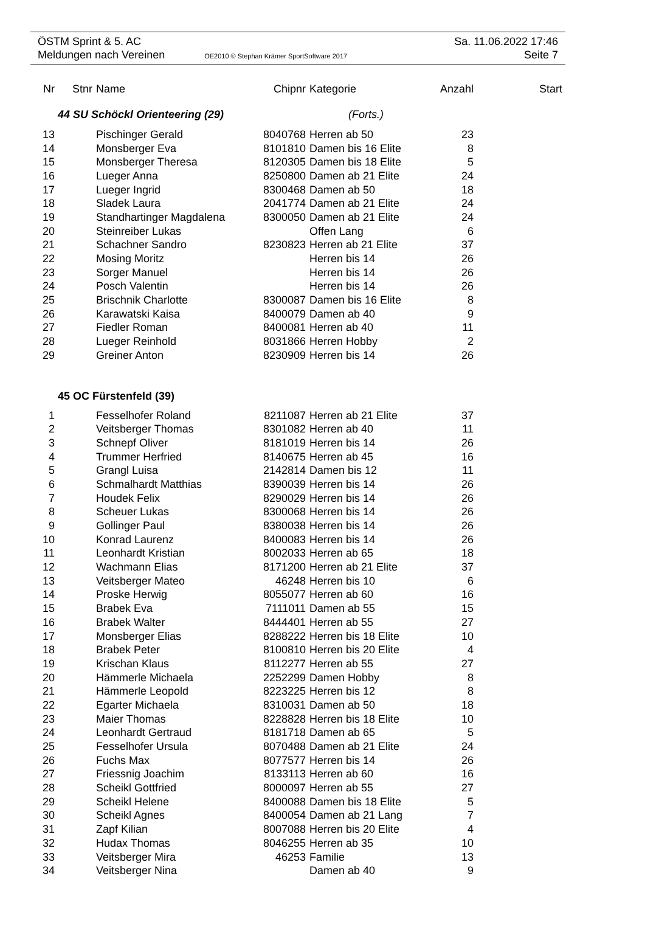ÖSTM Sprint & 5. AC Sa. 11.06.2022 17:46
Meldungen nach Vereinen OE2010 © Stephan Krämer SportSoftware 2017 Seite 7
| Nr | Stnr | Name | Chipnr | Kategorie | Anzahl | Start |
| --- | --- | --- | --- | --- | --- | --- |
| | 44 SU Schöckl Orienteering (29) (Forts.) | | | | | |
| 13 | | Pischinger Gerald | 8040768 | Herren ab 50 | 23 | |
| 14 | | Monsberger Eva | 8101810 | Damen bis 16 Elite | 8 | |
| 15 | | Monsberger Theresa | 8120305 | Damen bis 18 Elite | 5 | |
| 16 | | Lueger Anna | 8250800 | Damen ab 21 Elite | 24 | |
| 17 | | Lueger Ingrid | 8300468 | Damen ab 50 | 18 | |
| 18 | | Sladek Laura | 2041774 | Damen ab 21 Elite | 24 | |
| 19 | | Standhartinger Magdalena | 8300050 | Damen ab 21 Elite | 24 | |
| 20 | | Steinreiber Lukas | | Offen Lang | 6 | |
| 21 | | Schachner Sandro | 8230823 | Herren ab 21 Elite | 37 | |
| 22 | | Mosing Moritz | | Herren bis 14 | 26 | |
| 23 | | Sorger Manuel | | Herren bis 14 | 26 | |
| 24 | | Posch Valentin | | Herren bis 14 | 26 | |
| 25 | | Brischnik Charlotte | 8300087 | Damen bis 16 Elite | 8 | |
| 26 | | Karawatski Kaisa | 8400079 | Damen ab 40 | 9 | |
| 27 | | Fiedler Roman | 8400081 | Herren ab 40 | 11 | |
| 28 | | Lueger Reinhold | 8031866 | Herren Hobby | 2 | |
| 29 | | Greiner Anton | 8230909 | Herren bis 14 | 26 | |
| | 45 OC Fürstenfeld (39) | | | | | |
| 1 | | Fesselhofer Roland | 8211087 | Herren ab 21 Elite | 37 | |
| 2 | | Veitsberger Thomas | 8301082 | Herren ab 40 | 11 | |
| 3 | | Schnepf Oliver | 8181019 | Herren bis 14 | 26 | |
| 4 | | Trummer Herfried | 8140675 | Herren ab 45 | 16 | |
| 5 | | Grangl Luisa | 2142814 | Damen bis 12 | 11 | |
| 6 | | Schmalhardt Matthias | 8390039 | Herren bis 14 | 26 | |
| 7 | | Houdek Felix | 8290029 | Herren bis 14 | 26 | |
| 8 | | Scheuer Lukas | 8300068 | Herren bis 14 | 26 | |
| 9 | | Gollinger Paul | 8380038 | Herren bis 14 | 26 | |
| 10 | | Konrad Laurenz | 8400083 | Herren bis 14 | 26 | |
| 11 | | Leonhardt Kristian | 8002033 | Herren ab 65 | 18 | |
| 12 | | Wachmann Elias | 8171200 | Herren ab 21 Elite | 37 | |
| 13 | | Veitsberger Mateo | 46248 | Herren bis 10 | 6 | |
| 14 | | Proske Herwig | 8055077 | Herren ab 60 | 16 | |
| 15 | | Brabek Eva | 7111011 | Damen ab 55 | 15 | |
| 16 | | Brabek Walter | 8444401 | Herren ab 55 | 27 | |
| 17 | | Monsberger Elias | 8288222 | Herren bis 18 Elite | 10 | |
| 18 | | Brabek Peter | 8100810 | Herren bis 20 Elite | 4 | |
| 19 | | Krischan Klaus | 8112277 | Herren ab 55 | 27 | |
| 20 | | Hämmerle Michaela | 2252299 | Damen Hobby | 8 | |
| 21 | | Hämmerle Leopold | 8223225 | Herren bis 12 | 8 | |
| 22 | | Egarter Michaela | 8310031 | Damen ab 50 | 18 | |
| 23 | | Maier Thomas | 8228828 | Herren bis 18 Elite | 10 | |
| 24 | | Leonhardt Gertraud | 8181718 | Damen ab 65 | 5 | |
| 25 | | Fesselhofer Ursula | 8070488 | Damen ab 21 Elite | 24 | |
| 26 | | Fuchs Max | 8077577 | Herren bis 14 | 26 | |
| 27 | | Friessnig Joachim | 8133113 | Herren ab 60 | 16 | |
| 28 | | Scheikl Gottfried | 8000097 | Herren ab 55 | 27 | |
| 29 | | Scheikl Helene | 8400088 | Damen bis 18 Elite | 5 | |
| 30 | | Scheikl Agnes | 8400054 | Damen ab 21 Lang | 7 | |
| 31 | | Zapf Kilian | 8007088 | Herren bis 20 Elite | 4 | |
| 32 | | Hudax Thomas | 8046255 | Herren ab 35 | 10 | |
| 33 | | Veitsberger Mira | 46253 | Familie | 13 | |
| 34 | | Veitsberger Nina | | Damen ab 40 | 9 | |